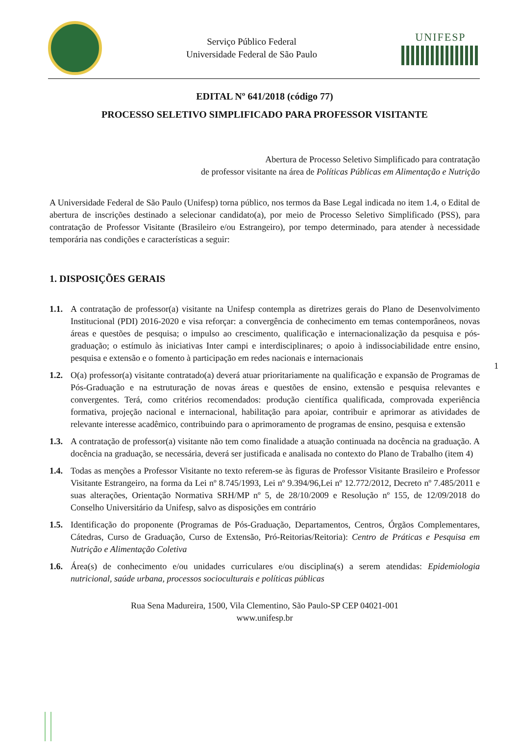Serviço Público Federal
Universidade Federal de São Paulo
UNIFESP
EDITAL Nº 641/2018 (código 77)
PROCESSO SELETIVO SIMPLIFICADO PARA PROFESSOR VISITANTE
Abertura de Processo Seletivo Simplificado para contratação
de professor visitante na área de Políticas Públicas em Alimentação e Nutrição
A Universidade Federal de São Paulo (Unifesp) torna público, nos termos da Base Legal indicada no item 1.4, o Edital de abertura de inscrições destinado a selecionar candidato(a), por meio de Processo Seletivo Simplificado (PSS), para contratação de Professor Visitante (Brasileiro e/ou Estrangeiro), por tempo determinado, para atender à necessidade temporária nas condições e características a seguir:
1. DISPOSIÇÕES GERAIS
1.1. A contratação de professor(a) visitante na Unifesp contempla as diretrizes gerais do Plano de Desenvolvimento Institucional (PDI) 2016-2020 e visa reforçar: a convergência de conhecimento em temas contemporâneos, novas áreas e questões de pesquisa; o impulso ao crescimento, qualificação e internacionalização da pesquisa e pós-graduação; o estímulo às iniciativas Inter campi e interdisciplinares; o apoio à indissociabilidade entre ensino, pesquisa e extensão e o fomento à participação em redes nacionais e internacionais
1.2. O(a) professor(a) visitante contratado(a) deverá atuar prioritariamente na qualificação e expansão de Programas de Pós-Graduação e na estruturação de novas áreas e questões de ensino, extensão e pesquisa relevantes e convergentes. Terá, como critérios recomendados: produção científica qualificada, comprovada experiência formativa, projeção nacional e internacional, habilitação para apoiar, contribuir e aprimorar as atividades de relevante interesse acadêmico, contribuindo para o aprimoramento de programas de ensino, pesquisa e extensão
1.3. A contratação de professor(a) visitante não tem como finalidade a atuação continuada na docência na graduação. A docência na graduação, se necessária, deverá ser justificada e analisada no contexto do Plano de Trabalho (item 4)
1.4. Todas as menções a Professor Visitante no texto referem-se às figuras de Professor Visitante Brasileiro e Professor Visitante Estrangeiro, na forma da Lei nº 8.745/1993, Lei nº 9.394/96,Lei nº 12.772/2012, Decreto nº 7.485/2011 e suas alterações, Orientação Normativa SRH/MP nº 5, de 28/10/2009 e Resolução nº 155, de 12/09/2018 do Conselho Universitário da Unifesp, salvo as disposições em contrário
1.5. Identificação do proponente (Programas de Pós-Graduação, Departamentos, Centros, Órgãos Complementares, Cátedras, Curso de Graduação, Curso de Extensão, Pró-Reitorias/Reitoria): Centro de Práticas e Pesquisa em Nutrição e Alimentação Coletiva
1.6. Área(s) de conhecimento e/ou unidades curriculares e/ou disciplina(s) a serem atendidas: Epidemiologia nutricional, saúde urbana, processos socioculturais e políticas públicas
Rua Sena Madureira, 1500, Vila Clementino, São Paulo-SP CEP 04021-001
www.unifesp.br
1